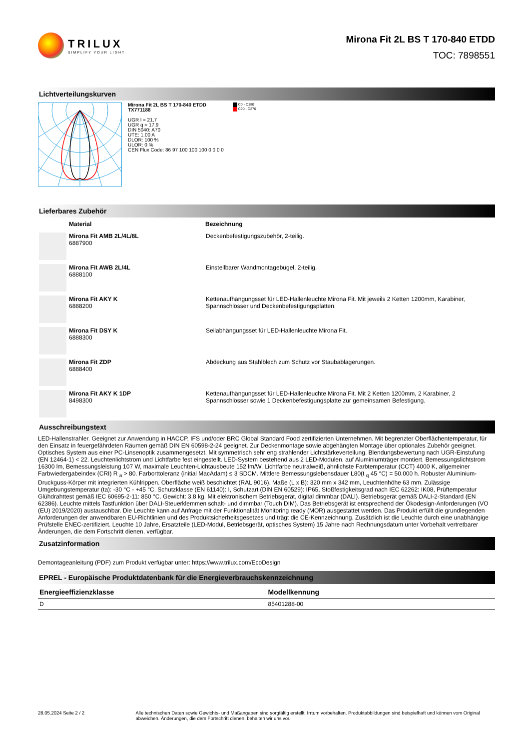TRILUX
SIMPLIFY YOUR LIGHT.
Mirona Fit 2L BS T 170-840 ETDD
TOC: 7898551
Lichtverteilungskurven
Mirona Fit 2L BS T 170-840 ETDD
TX771188
UGR l = 21,7
UGR q = 17,9
DIN 5040: A70
UTE: 1.00 A
DLOR: 100 %
ULOR: 0 %
CEN Flux Code: 86 97 100 100 100 0 0 0 0
C0 - C180
C90 - C270
Lieferbares Zubehör
| | Material | Bezeichnung |
| --- | --- | --- |
| | Mirona Fit AMB 2L/4L/8L 6887900 | Deckenbefestigungszubehör, 2-teilig. |
| | Mirona Fit AWB 2L/4L 6888100 | Einstellbarer Wandmontagebügel, 2-teilig. |
| | Mirona Fit AKY K 6888200 | Kettenaufhängungsset für LED-Hallenleuchte Mirona Fit. Mit jeweils 2 Ketten 1200mm, Karabiner, Spannschlösser und Deckenbefestigungsplatten. |
| | Mirona Fit DSY K 6888300 | Seilabhängungsset für LED-Hallenleuchte Mirona Fit. |
| | Mirona Fit ZDP 6888400 | Abdeckung aus Stahlblech zum Schutz vor Staubablagerungen. |
| | Mirona Fit AKY K 1DP 8498300 | Kettenaufhängungsset für LED-Hallenleuchte Mirona Fit. Mit 2 Ketten 1200mm, 2 Karabiner, 2 Spannschlösser sowie 1 Deckenbefestigungsplatte zur gemeinsamen Befestigung. |
Ausschreibungstext
LED-Hallenstrahler. Geeignet zur Anwendung in HACCP, IFS und/oder BRC Global Standard Food zertifizierten Unternehmen. Mit begrenzter Oberflächentemperatur, für den Einsatz in feuergefährdeten Räumen gemäß DIN EN 60598-2-24 geeignet. Zur Deckenmontage sowie abgehängten Montage über optionales Zubehör geeignet. Optisches System aus einer PC-Linsenoptik zusammengesetzt. Mit symmetrisch sehr eng strahlender Lichtstärkeverteilung. Blendungsbewertung nach UGR-Einstufung (EN 12464-1) < 22. Leuchtenlichtstrom und Lichtfarbe fest eingestellt. LED-System bestehend aus 2 LED-Modulen, auf Aluminiumträger montiert. Bemessungslichtstrom 16300 lm, Bemessungsleistung 107 W, maximale Leuchten-Lichtausbeute 152 lm/W. Lichtfarbe neutralweiß, ähnlichste Farbtemperatur (CCT) 4000 K, allgemeiner Farbwiedergabeindex (CRI) R <sub>a</sub> > 80. Farborttoleranz (initial MacAdam) ≤ 3 SDCM. Mittlere Bemessungslebensdauer L80(t <sub>q</sub> 45 °C) = 50.000 h. Robuster Aluminium-Druckguss-Körper mit integrierten Kühlrippen. Oberfläche weiß beschichtet (RAL 9016). Maße (L x B): 320 mm x 342 mm, Leuchtenhöhe 63 mm. Zulässige Umgebungstemperatur (ta): -30 °C - +45 °C. Schutzklasse (EN 61140): I, Schutzart (DIN EN 60529): IP65, Stoßfestigkeitsgrad nach IEC 62262: IK08, Prüftemperatur Glühdrahttest gemäß IEC 60695-2-11: 850 °C. Gewicht: 3,8 kg. Mit elektronischem Betriebsgerät, digital dimmbar (DALI). Betriebsgerät gemäß DALI-2-Standard (EN 62386). Leuchte mittels Tastfunktion über DALI-Steuerklemmen schalt- und dimmbar (Touch DIM). Das Betriebsgerät ist entsprechend der Ökodesign-Anforderungen (VO (EU) 2019/2020) austauschbar. Die Leuchte kann auf Anfrage mit der Funktionalität Monitoring ready (MOR) ausgestattet werden. Das Produkt erfüllt die grundlegenden Anforderungen der anwendbaren EU-Richtlinien und des Produktsicherheitsgesetzes und trägt die CE-Kennzeichnung. Zusätzlich ist die Leuchte durch eine unabhängige Prüfstelle ENEC-zertifiziert. Leuchte 10 Jahre, Ersatzteile (LED-Modul, Betriebsgerät, optisches System) 15 Jahre nach Rechnungsdatum unter Vorbehalt vertretbarer Änderungen, die dem Fortschritt dienen, verfügbar.
Zusatzinformation
Demontageanleitung (PDF) zum Produkt verfügbar unter: https://www.trilux.com/EcoDesign
EPREL - Europäische Produktdatenbank für die Energieverbrauchskennzeichnung
| Energieeffizienzklasse | Modellkennung |
| --- | --- |
| D | 85401288-00 |
28.05.2024 Seite 2 / 2 Alle technischen Daten sowie Gewichts- und Maßangaben sind sorgfältig erstellt. Irrtum vorbehalten. Produktabbildungen sind beispielhaft und können vom Original abweichen. Änderungen, die dem Fortschritt dienen, behalten wir uns vor.